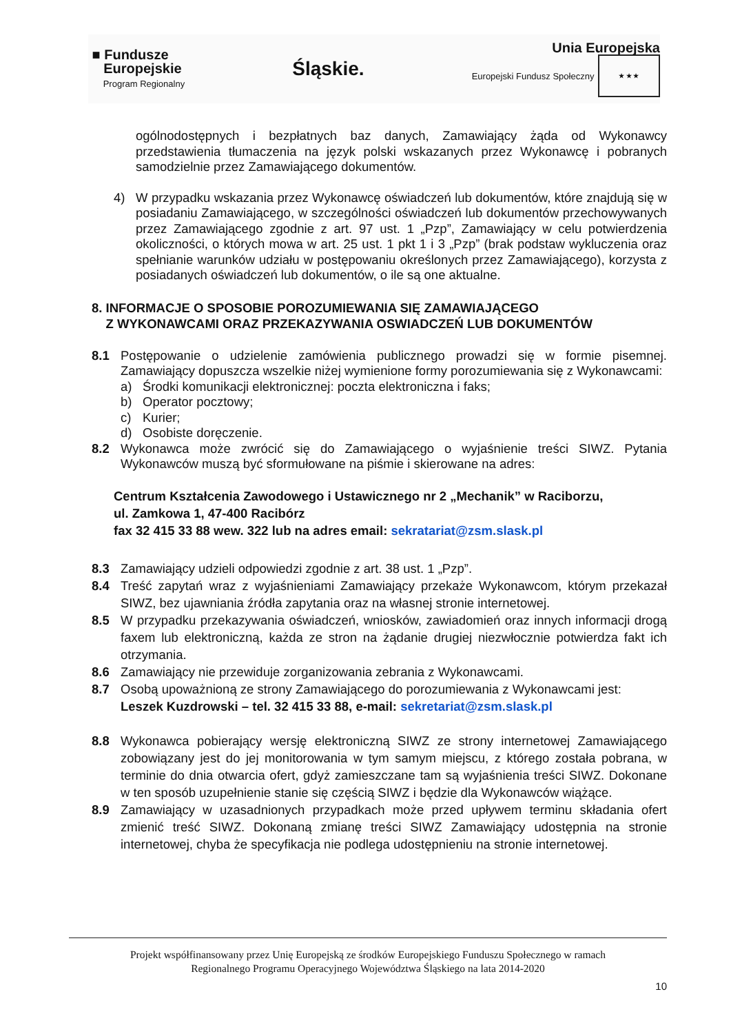■ Fundusze
Europejskie
Program Regionalny
Śląskie.
Unia Europejska
Europejski Fundusz Społeczny ★ ★ ★
ogólnodostępnych i bezpłatnych baz danych, Zamawiający żąda od Wykonawcy przedstawienia tłumaczenia na język polski wskazanych przez Wykonawcę i pobranych samodzielnie przez Zamawiającego dokumentów.
4) W przypadku wskazania przez Wykonawcę oświadczeń lub dokumentów, które znajdują się w posiadaniu Zamawiającego, w szczególności oświadczeń lub dokumentów przechowywanych przez Zamawiającego zgodnie z art. 97 ust. 1 „Pzp”, Zamawiający w celu potwierdzenia okoliczności, o których mowa w art. 25 ust. 1 pkt 1 i 3 „Pzp” (brak podstaw wykluczenia oraz spełnianie warunków udziału w postępowaniu określonych przez Zamawiającego), korzysta z posiadanych oświadczeń lub dokumentów, o ile są one aktualne.
8. INFORMACJE O SPOSOBIE POROZUMIEWANIA SIĘ ZAMAWIAJĄCEGO
Z WYKONAWCAMI ORAZ PRZEKAZYWANIA OSWIADCZEŃ LUB DOKUMENTÓW
8.1 Postępowanie o udzielenie zamówienia publicznego prowadzi się w formie pisemnej. Zamawiający dopuszcza wszelkie niżej wymienione formy porozumiewania się z Wykonawcami:
a) Środki komunikacji elektronicznej: poczta elektroniczna i faks;
b) Operator pocztowy;
c) Kurier;
d) Osobiste doręczenie.
8.2 Wykonawca może zwrócić się do Zamawiającego o wyjaśnienie treści SIWZ. Pytania Wykonawców muszą być sformułowane na piśmie i skierowane na adres:
Centrum Kształcenia Zawodowego i Ustawicznego nr 2 „Mechanik” w Raciborzu,
ul. Zamkowa 1, 47-400 Racibórz
fax 32 415 33 88 wew. 322 lub na adres email: sekratariat@zsm.slask.pl
8.3 Zamawiający udzieli odpowiedzi zgodnie z art. 38 ust. 1 „Pzp”.
8.4 Treść zapytań wraz z wyjaśnieniami Zamawiający przekaże Wykonawcom, którym przekazał SIWZ, bez ujawniania źródła zapytania oraz na własnej stronie internetowej.
8.5 W przypadku przekazywania oświadczeń, wniosków, zawiadomień oraz innych informacji drogą faxem lub elektroniczną, każda ze stron na żądanie drugiej niezwłocznie potwierdza fakt ich otrzymania.
8.6 Zamawiający nie przewiduje zorganizowania zebrania z Wykonawcami.
8.7 Osobą upoważnioną ze strony Zamawiającego do porozumiewania z Wykonawcami jest: Leszek Kuzdrowski – tel. 32 415 33 88, e-mail: sekretariat@zsm.slask.pl
8.8 Wykonawca pobierający wersję elektroniczną SIWZ ze strony internetowej Zamawiającego zobowiązany jest do jej monitorowania w tym samym miejscu, z którego została pobrana, w terminie do dnia otwarcia ofert, gdyż zamieszczane tam są wyjaśnienia treści SIWZ. Dokonane w ten sposób uzupełnienie stanie się częścią SIWZ i będzie dla Wykonawców wiążące.
8.9 Zamawiający w uzasadnionych przypadkach może przed upływem terminu składania ofert zmienić treść SIWZ. Dokonaną zmianę treści SIWZ Zamawiający udostępnia na stronie internetowej, chyba że specyfikacja nie podlega udostępnieniu na stronie internetowej.
Projekt współfinansowany przez Unię Europejską ze środków Europejskiego Funduszu Społecznego w ramach
Regionalnego Programu Operacyjnego Województwa Śląskiego na lata 2014-2020
10